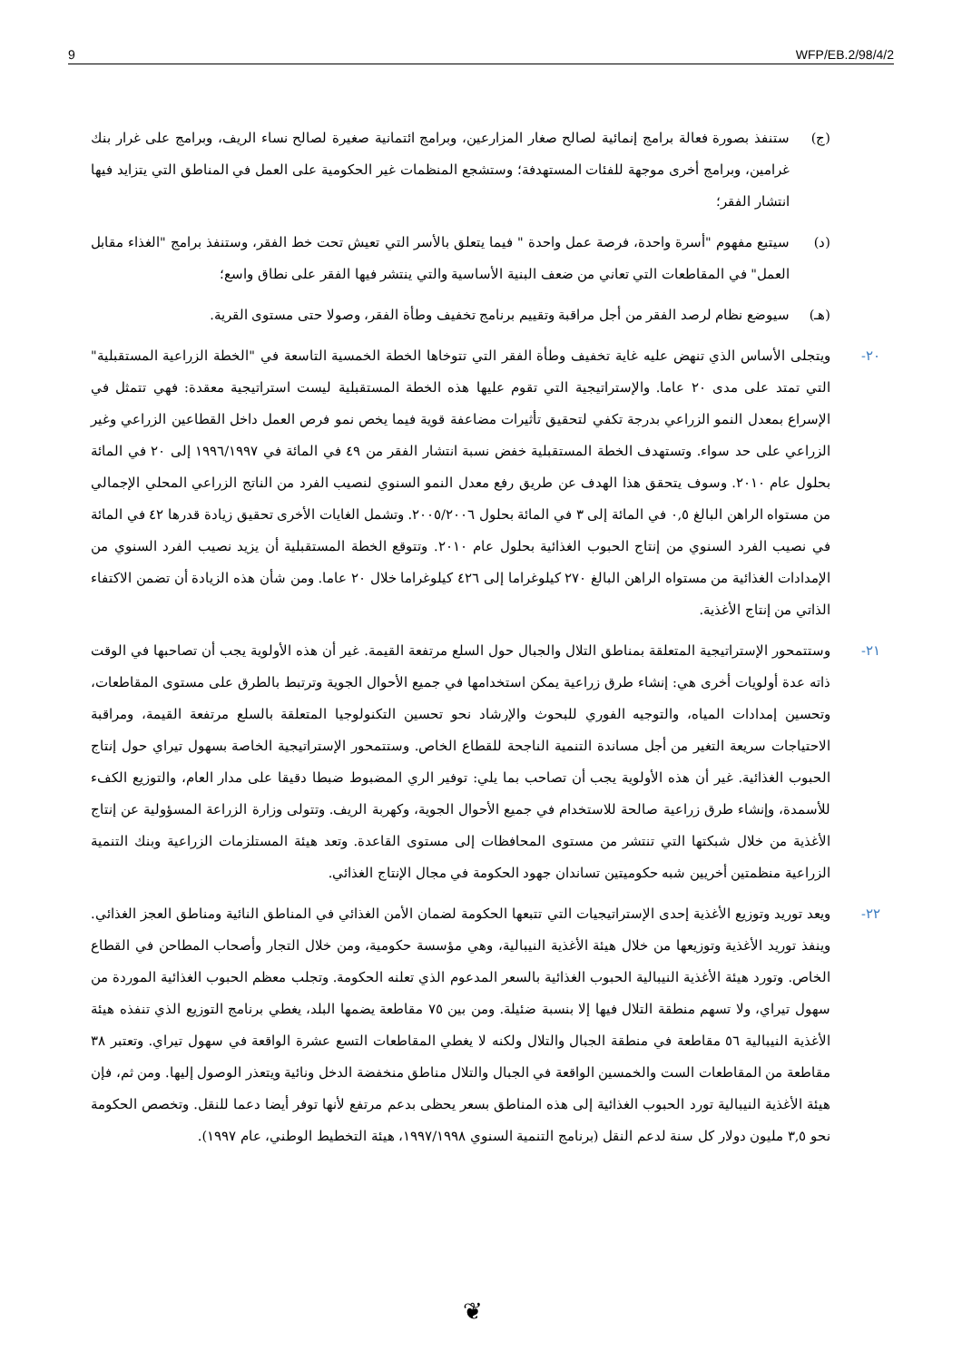9 WFP/EB.2/98/4/2
(ج) ستنفذ بصورة فعالة برامج إنمائية لصالح صغار المزارعين، وبرامج ائتمانية صغيرة لصالح نساء الريف، وبرامج على غرار بنك غرامين، وبرامج أخرى موجهة للفئات المستهدفة؛ وستشجع المنظمات غير الحكومية على العمل في المناطق التي يتزايد فيها انتشار الفقر؛
(د) سيتبع مفهوم "أسرة واحدة، فرصة عمل واحدة " فيما يتعلق بالأسر التي تعيش تحت خط الفقر، وستنفذ برامج "الغذاء مقابل العمل" في المقاطعات التي تعاني من ضعف البنية الأساسية والتي ينتشر فيها الفقر على نطاق واسع؛
(هـ) سيوضع نظام لرصد الفقر من أجل مراقبة وتقييم برنامج تخفيف وطأة الفقر، وصولا حتى مستوى القرية.
٢٠- ويتجلى الأساس الذي تنهض عليه غاية تخفيف وطأة الفقر التي تتوخاها الخطة الخمسية التاسعة في "الخطة الزراعية المستقبلية" التي تمتد على مدى ٢٠ عاما. والإستراتيجية التي تقوم عليها هذه الخطة المستقبلية ليست استراتيجية معقدة: فهي تتمثل في الإسراع بمعدل النمو الزراعي بدرجة تكفي لتحقيق تأثيرات مضاعفة قوية فيما يخص نمو فرص العمل داخل القطاعين الزراعي وغير الزراعي على حد سواء. وتستهدف الخطة المستقبلية خفض نسبة انتشار الفقر من ٤٩ في المائة في ١٩٩٦/١٩٩٧ إلى ٢٠ في المائة بحلول عام ٢٠١٠. وسوف يتحقق هذا الهدف عن طريق رفع معدل النمو السنوي لنصيب الفرد من الناتج الزراعي المحلي الإجمالي من مستواه الراهن البالغ ٠,٥ في المائة إلى ٣ في المائة بحلول ٢٠٠٥/٢٠٠٦. وتشمل الغايات الأخرى تحقيق زيادة قدرها ٤٢ في المائة في نصيب الفرد السنوي من إنتاج الحبوب الغذائية بحلول عام ٢٠١٠. وتتوقع الخطة المستقبلية أن يزيد نصيب الفرد السنوي من الإمدادات الغذائية من مستواه الراهن البالغ ٢٧٠ كيلوغراما إلى ٤٢٦ كيلوغراما خلال ٢٠ عاما. ومن شأن هذه الزيادة أن تضمن الاكتفاء الذاتي من إنتاج الأغذية.
٢١- وستتمحور الإستراتيجية المتعلقة بمناطق التلال والجبال حول السلع مرتفعة القيمة. غير أن هذه الأولوية يجب أن تصاحبها في الوقت ذاته عدة أولويات أخرى هي: إنشاء طرق زراعية يمكن استخدامها في جميع الأحوال الجوية وترتبط بالطرق على مستوى المقاطعات، وتحسين إمدادات المياه، والتوجيه الفوري للبحوث والإرشاد نحو تحسين التكنولوجيا المتعلقة بالسلع مرتفعة القيمة، ومراقبة الاحتياجات سريعة التغير من أجل مساندة التنمية الناجحة للقطاع الخاص. وستتمحور الإستراتيجية الخاصة بسهول تيراي حول إنتاج الحبوب الغذائية. غير أن هذه الأولوية يجب أن تصاحب بما يلي: توفير الري المضبوط ضبطا دقيقا على مدار العام، والتوزيع الكفء للأسمدة، وإنشاء طرق زراعية صالحة للاستخدام في جميع الأحوال الجوية، وكهربة الريف. وتتولى وزارة الزراعة المسؤولية عن إنتاج الأغذية من خلال شبكتها التي تنتشر من مستوى المحافظات إلى مستوى القاعدة. وتعد هيئة المستلزمات الزراعية وبنك التنمية الزراعية منظمتين أخريين شبه حكوميتين تساندان جهود الحكومة في مجال الإنتاج الغذائي.
٢٢- ويعد توريد وتوزيع الأغذية إحدى الإستراتيجيات التي تتبعها الحكومة لضمان الأمن الغذائي في المناطق النائية ومناطق العجز الغذائي. وينفذ توريد الأغذية وتوزيعها من خلال هيئة الأغذية النيبالية، وهي مؤسسة حكومية، ومن خلال التجار وأصحاب المطاحن في القطاع الخاص. وتورد هيئة الأغذية النيبالية الحبوب الغذائية بالسعر المدعوم الذي تعلنه الحكومة. وتجلب معظم الحبوب الغذائية الموردة من سهول تيراي، ولا تسهم منطقة التلال فيها إلا بنسبة ضئيلة. ومن بين ٧٥ مقاطعة يضمها البلد، يغطي برنامج التوزيع الذي تنفذه هيئة الأغذية النيبالية ٥٦ مقاطعة في منطقة الجبال والتلال ولكنه لا يغطي المقاطعات التسع عشرة الواقعة في سهول تيراي. وتعتبر ٣٨ مقاطعة من المقاطعات الست والخمسين الواقعة في الجبال والتلال مناطق منخفضة الدخل ونائية ويتعذر الوصول إليها. ومن ثم، فإن هيئة الأغذية النيبالية تورد الحبوب الغذائية إلى هذه المناطق بسعر يحظى بدعم مرتفع لأنها توفر أيضا دعما للنقل. وتخصص الحكومة نحو ٣,٥ مليون دولار كل سنة لدعم النقل (برنامج التنمية السنوي ١٩٩٧/١٩٩٨، هيئة التخطيط الوطني، عام ١٩٩٧).
❦